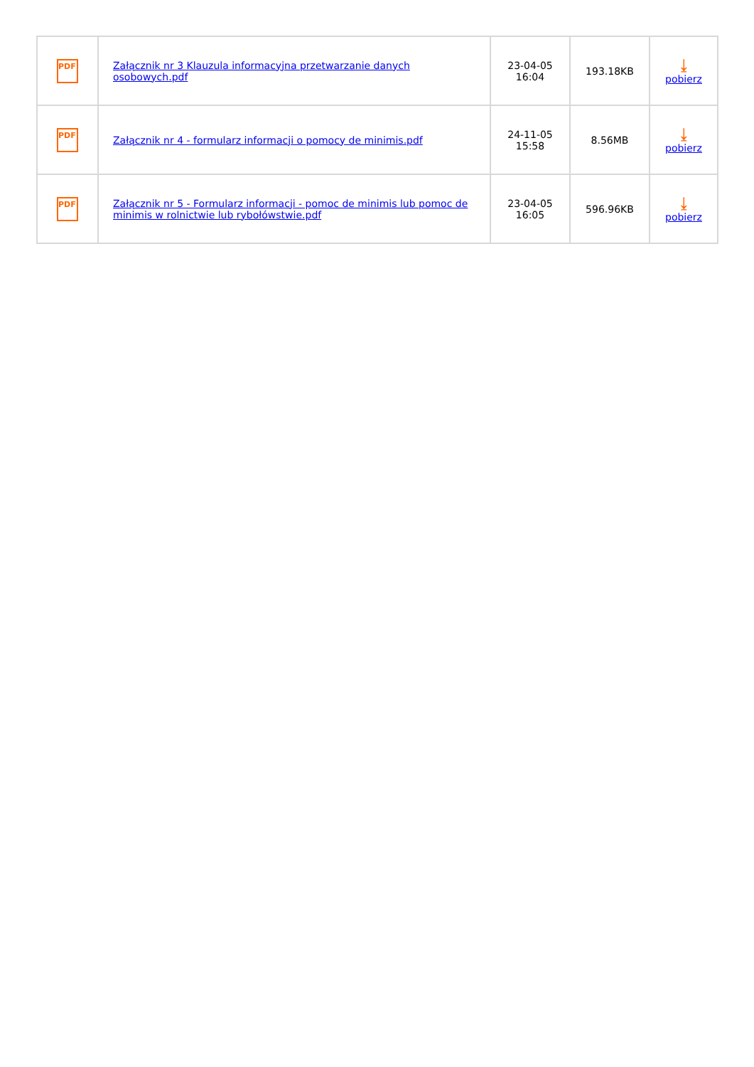| PDF | Załącznik nr 3 Klauzula informacyjna przetwarzanie danych osobowych.pdf | 23-04-05 16:04 | 193.18KB | ⤓ pobierz |
| PDF | Załącznik nr 4 - formularz informacji o pomocy de minimis.pdf | 24-11-05 15:58 | 8.56MB | ⤓ pobierz |
| PDF | Załącznik nr 5 - Formularz informacji - pomoc de minimis lub pomoc de minimis w rolnictwie lub rybołówstwie.pdf | 23-04-05 16:05 | 596.96KB | ⤓ pobierz |